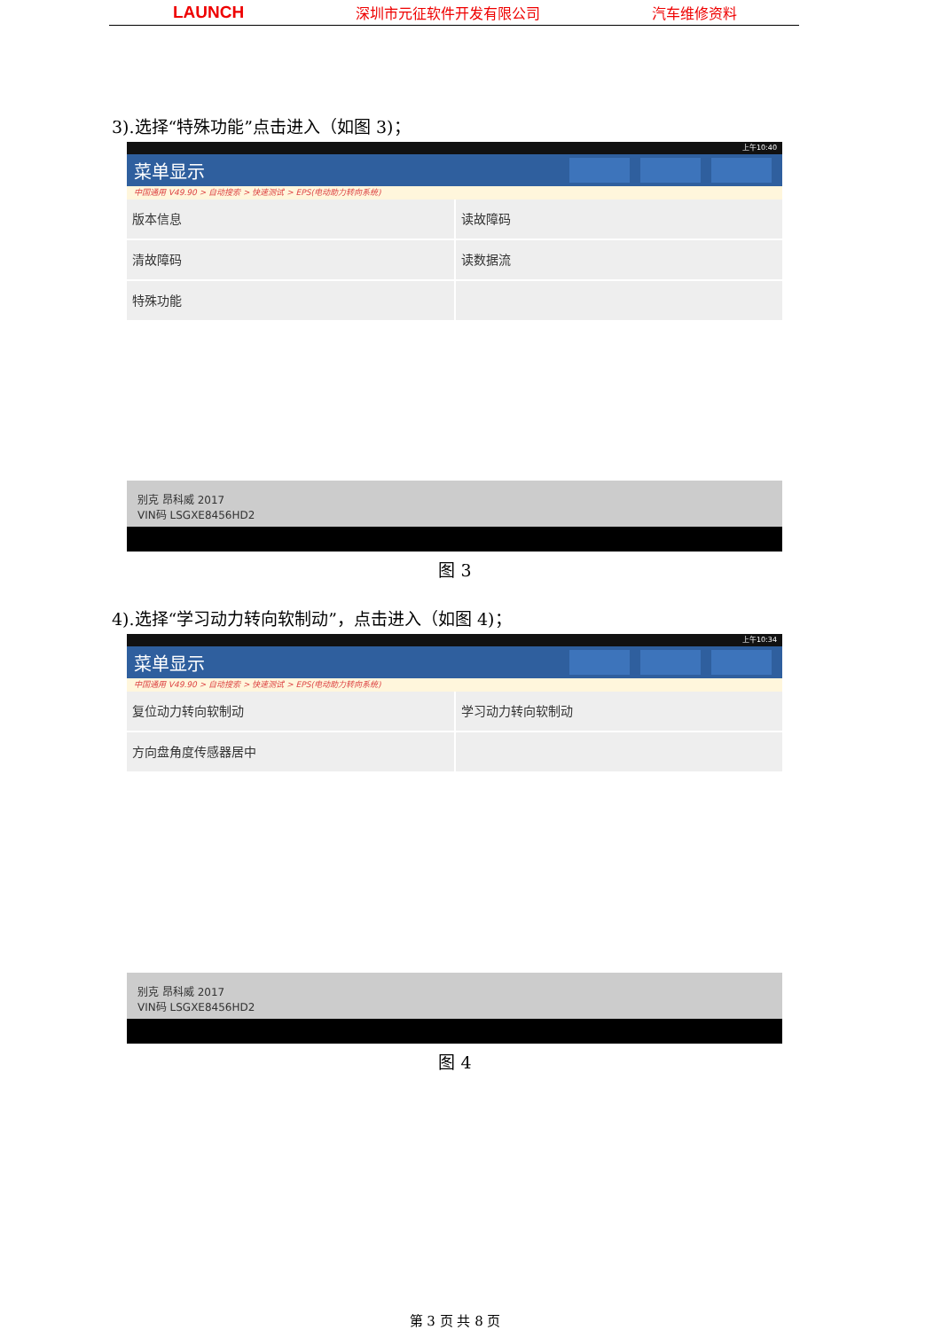LAUNCH 深圳市元征软件开发有限公司 汽车维修资料
3).选择“特殊功能”点击进入（如图 3)；
上午10:40
菜单显示
中国通用 V49.90 > 自动搜索 > 快速测试 > EPS(电动助力转向系统)
版本信息
读故障码
清故障码
读数据流
特殊功能
别克 昂科威 2017
VIN码 LSGXE8456HD2
图 3
4).选择“学习动力转向软制动”，点击进入（如图 4)；
上午10:34
菜单显示
中国通用 V49.90 > 自动搜索 > 快速测试 > EPS(电动助力转向系统)
复位动力转向软制动
学习动力转向软制动
方向盘角度传感器居中
别克 昂科威 2017
VIN码 LSGXE8456HD2
图 4
第 3 页 共 8 页